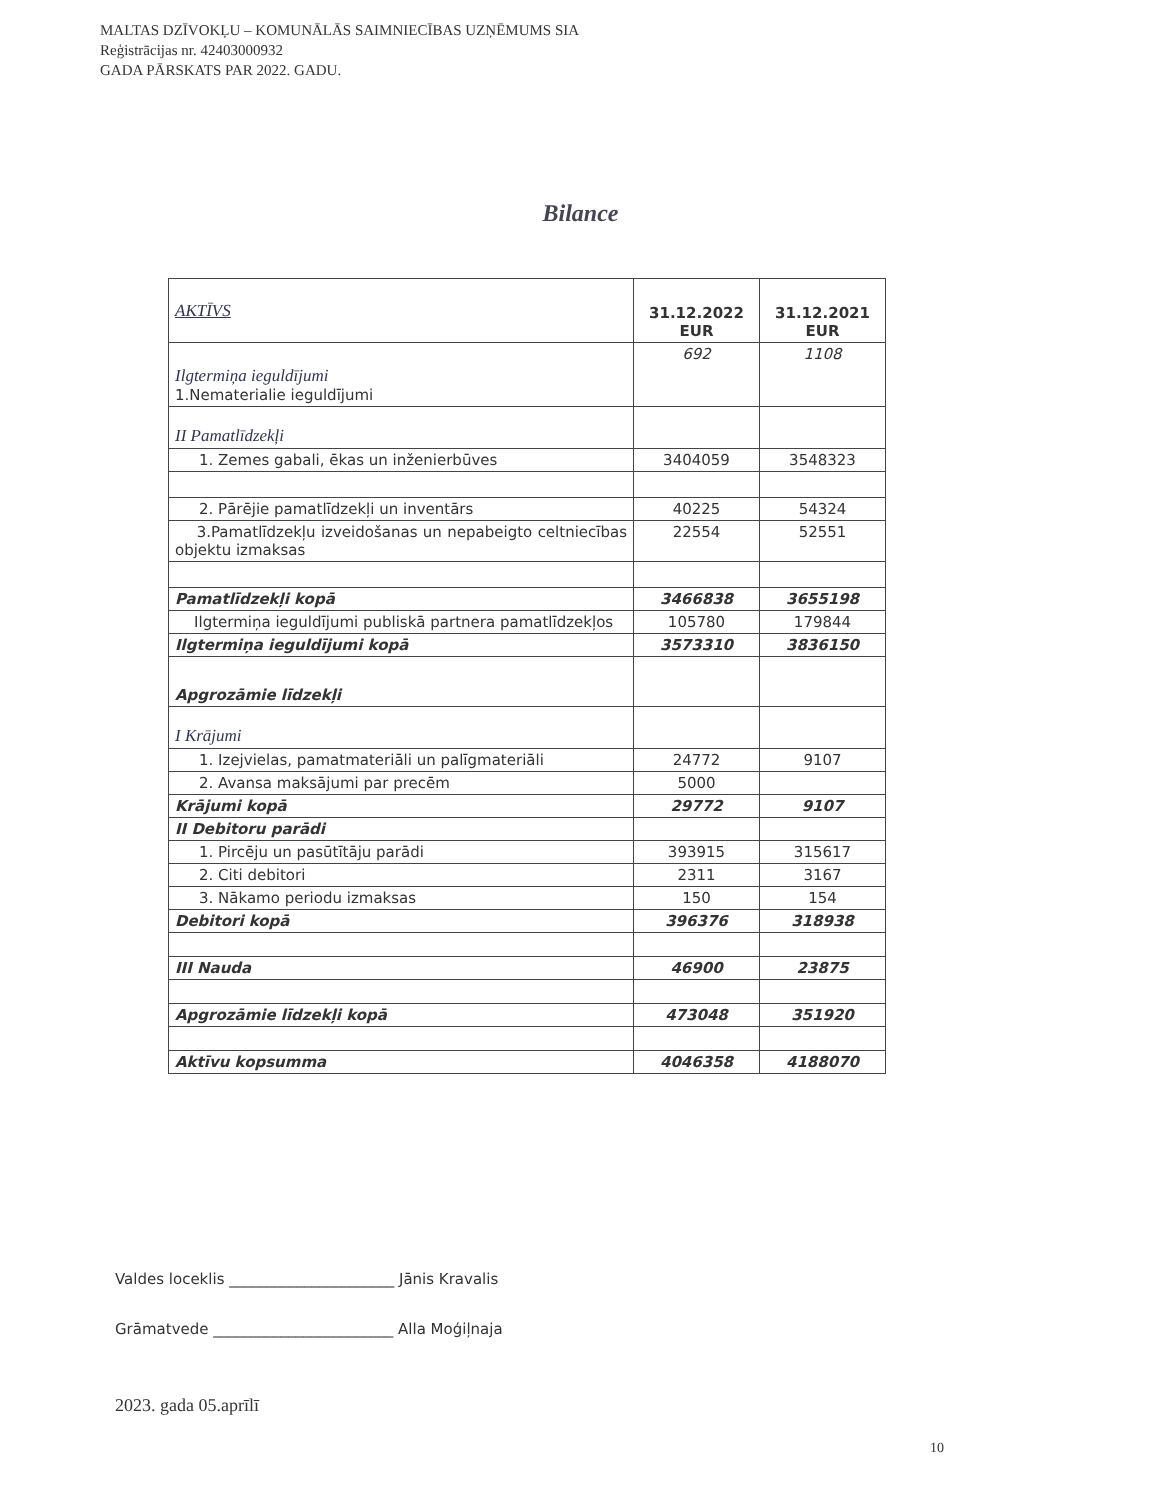MALTAS DZĪVOKĻU – KOMUNĀLĀS SAIMNIECĪBAS UZŅĒMUMS SIA
Reģistrācijas nr. 42403000932
GADA PĀRSKATS PAR 2022. GADU.
Bilance
| AKTĪVS | 31.12.2022 EUR | 31.12.2021 EUR |
| Ilgtermiņa ieguldījumi 1.Nematerialie ieguldījumi | 692 | 1108 |
| II Pamatlīdzekļi | | |
| 1. Zemes gabali, ēkas un inženierbūves | 3404059 | 3548323 |
| 2. Pārējie pamatlīdzekļi un inventārs | 40225 | 54324 |
| 3.Pamatlīdzekļu izveidošanas un nepabeigto celtniecības objektu izmaksas | 22554 | 52551 |
| Pamatlīdzekļi kopā | 3466838 | 3655198 |
| Ilgtermiņa ieguldījumi publiskā partnera pamatlīdzekļos | 105780 | 179844 |
| Ilgtermiņa ieguldījumi kopā | 3573310 | 3836150 |
| Apgrozāmie līdzekļi | | |
| I Krājumi | | |
| 1. Izejvielas, pamatmateriāli un palīgmateriāli | 24772 | 9107 |
| 2. Avansa maksājumi par precēm | 5000 | |
| Krājumi kopā | 29772 | 9107 |
| II Debitoru parādi | | |
| 1. Pircēju un pasūtītāju parādi | 393915 | 315617 |
| 2. Citi debitori | 2311 | 3167 |
| 3. Nākamo periodu izmaksas | 150 | 154 |
| Debitori kopā | 396376 | 318938 |
| III Nauda | 46900 | 23875 |
| Apgrozāmie līdzekļi kopā | 473048 | 351920 |
| Aktīvu kopsumma | 4046358 | 4188070 |
Valdes loceklis ______________________ Jānis Kravalis
Grāmatvede ________________________ Alla Moģiļnaja
2023. gada 05.aprīlī
10